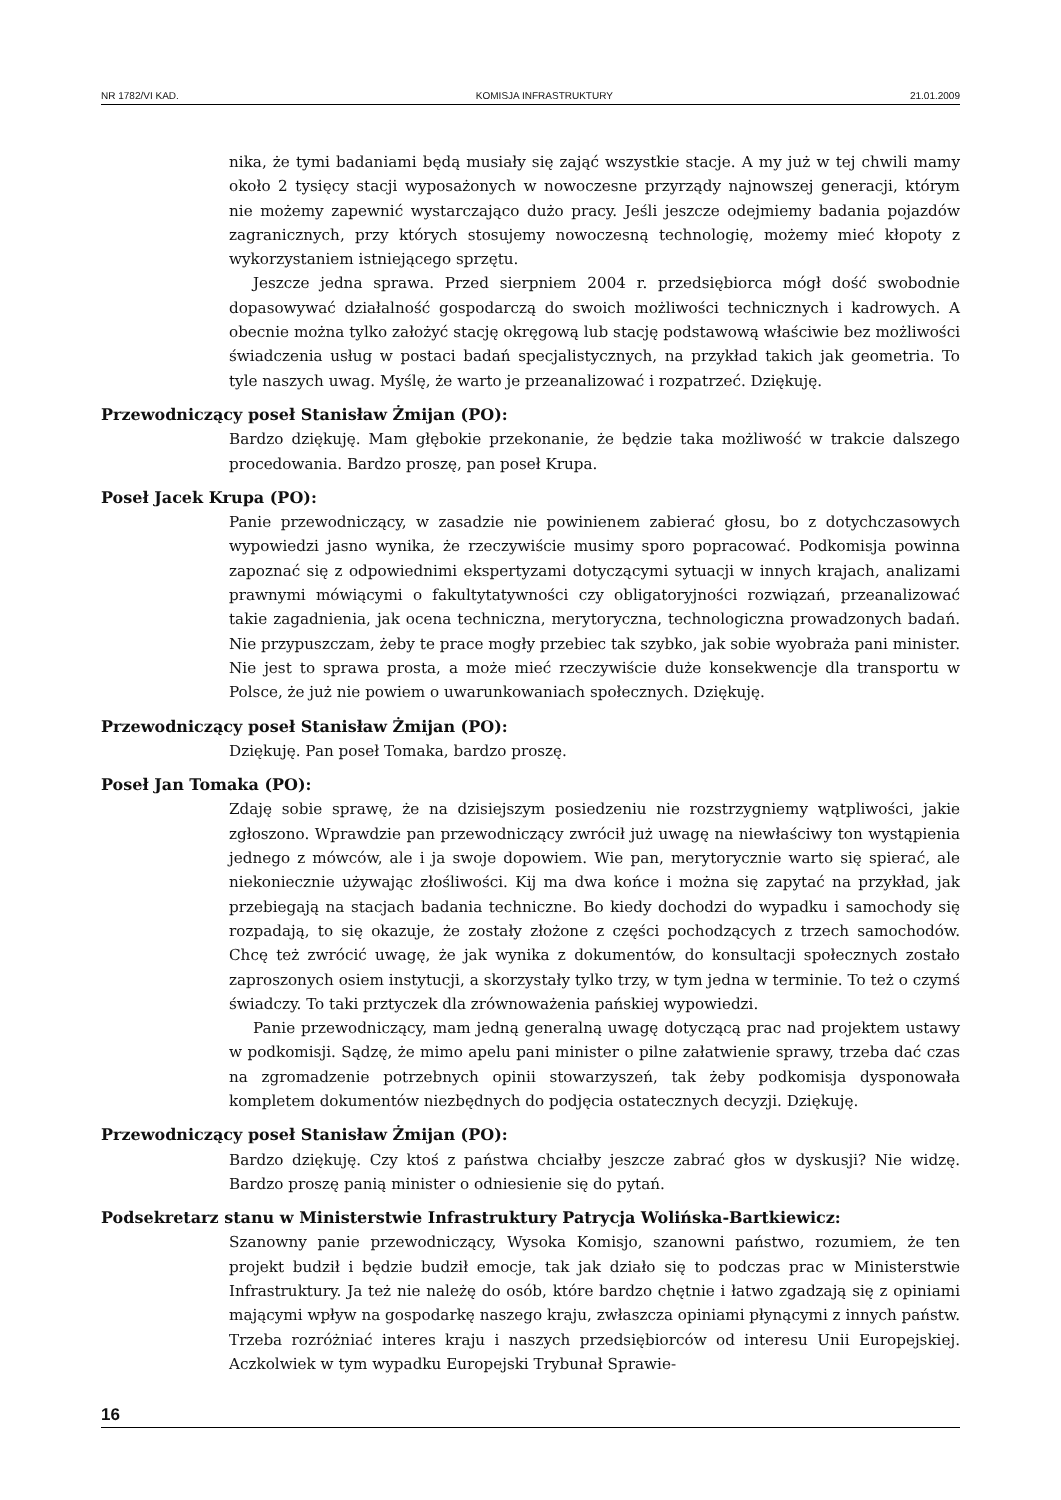NR 1782/VI KAD. KOMISJA INFRASTRUKTURY 21.01.2009
nika, że tymi badaniami będą musiały się zająć wszystkie stacje. A my już w tej chwili mamy około 2 tysięcy stacji wyposażonych w nowoczesne przyrządy najnowszej generacji, którym nie możemy zapewnić wystarczająco dużo pracy. Jeśli jeszcze odejmiemy badania pojazdów zagranicznych, przy których stosujemy nowoczesną technologię, możemy mieć kłopoty z wykorzystaniem istniejącego sprzętu.
Jeszcze jedna sprawa. Przed sierpniem 2004 r. przedsiębiorca mógł dość swobodnie dopasowywać działalność gospodarczą do swoich możliwości technicznych i kadrowych. A obecnie można tylko założyć stację okręgową lub stację podstawową właściwie bez możliwości świadczenia usług w postaci badań specjalistycznych, na przykład takich jak geometria. To tyle naszych uwag. Myślę, że warto je przeanalizować i rozpatrzeć. Dziękuję.
Przewodniczący poseł Stanisław Żmijan (PO):
Bardzo dziękuję. Mam głębokie przekonanie, że będzie taka możliwość w trakcie dalszego procedowania. Bardzo proszę, pan poseł Krupa.
Poseł Jacek Krupa (PO):
Panie przewodniczący, w zasadzie nie powinienem zabierać głosu, bo z dotychczasowych wypowiedzi jasno wynika, że rzeczywiście musimy sporo popracować. Podkomisja powinna zapoznać się z odpowiednimi ekspertyzami dotyczącymi sytuacji w innych krajach, analizami prawnymi mówiącymi o fakultytatywności czy obligatoryjności rozwiązań, przeanalizować takie zagadnienia, jak ocena techniczna, merytoryczna, technologiczna prowadzonych badań. Nie przypuszczam, żeby te prace mogły przebiec tak szybko, jak sobie wyobraża pani minister. Nie jest to sprawa prosta, a może mieć rzeczywiście duże konsekwencje dla transportu w Polsce, że już nie powiem o uwarunkowaniach społecznych. Dziękuję.
Przewodniczący poseł Stanisław Żmijan (PO):
Dziękuję. Pan poseł Tomaka, bardzo proszę.
Poseł Jan Tomaka (PO):
Zdaję sobie sprawę, że na dzisiejszym posiedzeniu nie rozstrzygniemy wątpliwości, jakie zgłoszono. Wprawdzie pan przewodniczący zwrócił już uwagę na niewłaściwy ton wystąpienia jednego z mówców, ale i ja swoje dopowiem. Wie pan, merytorycznie warto się spierać, ale niekoniecznie używając złośliwości. Kij ma dwa końce i można się zapytać na przykład, jak przebiegają na stacjach badania techniczne. Bo kiedy dochodzi do wypadku i samochody się rozpadają, to się okazuje, że zostały złożone z części pochodzących z trzech samochodów. Chcę też zwrócić uwagę, że jak wynika z dokumentów, do konsultacji społecznych zostało zaproszonych osiem instytucji, a skorzystały tylko trzy, w tym jedna w terminie. To też o czymś świadczy. To taki prztyczek dla zrównoważenia pańskiej wypowiedzi.
Panie przewodniczący, mam jedną generalną uwagę dotyczącą prac nad projektem ustawy w podkomisji. Sądzę, że mimo apelu pani minister o pilne załatwienie sprawy, trzeba dać czas na zgromadzenie potrzebnych opinii stowarzyszeń, tak żeby podkomisja dysponowała kompletem dokumentów niezbędnych do podjęcia ostatecznych decyzji. Dziękuję.
Przewodniczący poseł Stanisław Żmijan (PO):
Bardzo dziękuję. Czy ktoś z państwa chciałby jeszcze zabrać głos w dyskusji? Nie widzę. Bardzo proszę panią minister o odniesienie się do pytań.
Podsekretarz stanu w Ministerstwie Infrastruktury Patrycja Wolińska-Bartkiewicz:
Szanowny panie przewodniczący, Wysoka Komisjo, szanowni państwo, rozumiem, że ten projekt budził i będzie budził emocje, tak jak działo się to podczas prac w Ministerstwie Infrastruktury. Ja też nie należę do osób, które bardzo chętnie i łatwo zgadzają się z opiniami mającymi wpływ na gospodarkę naszego kraju, zwłaszcza opiniami płynącymi z innych państw. Trzeba rozróżniać interes kraju i naszych przedsiębiorców od interesu Unii Europejskiej. Aczkolwiek w tym wypadku Europejski Trybunał Sprawie-
16